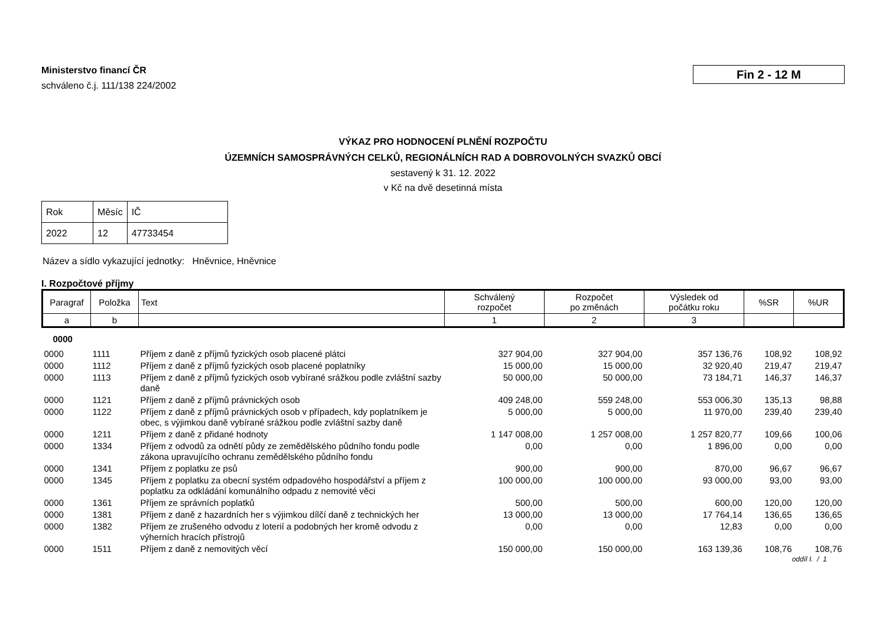Ministerstvo financí ČR
schváleno č.j. 111/138 224/2002
Fin 2 - 12 M
VÝKAZ PRO HODNOCENÍ PLNĚNÍ ROZPOČTU
ÚZEMNÍCH SAMOSPRÁVNÝCH CELKŮ, REGIONÁLNÍCH RAD A DOBROVOLNÝCH SVAZKŮ OBCÍ
sestavený k 31. 12. 2022
v Kč na dvě desetinná místa
| Rok | Měsíc | IČ |
| 2022 | 12 | 47733454 |
Název a sídlo vykazující jednotky: Hněvnice, Hněvnice
I. Rozpočtové příjmy
| Paragraf | Položka | Text | Schválený rozpočet | Rozpočet po změnách | Výsledek od počátku roku | %SR | %UR |
| --- | --- | --- | --- | --- | --- | --- | --- |
| a | b | | 1 | 2 | 3 | | |
| 0000 | | | | | | | |
| 0000 | 1111 | Příjem z daně z příjmů fyzických osob placené plátci | 327 904,00 | 327 904,00 | 357 136,76 | 108,92 | 108,92 |
| 0000 | 1112 | Příjem z daně z příjmů fyzických osob placené poplatníky | 15 000,00 | 15 000,00 | 32 920,40 | 219,47 | 219,47 |
| 0000 | 1113 | Příjem z daně z příjmů fyzických osob vybírané srážkou podle zvláštní sazby daně | 50 000,00 | 50 000,00 | 73 184,71 | 146,37 | 146,37 |
| 0000 | 1121 | Příjem z daně z příjmů právnických osob | 409 248,00 | 559 248,00 | 553 006,30 | 135,13 | 98,88 |
| 0000 | 1122 | Příjem z daně z příjmů právnických osob v případech, kdy poplatníkem je obec, s výjimkou daně vybírané srážkou podle zvláštní sazby daně | 5 000,00 | 5 000,00 | 11 970,00 | 239,40 | 239,40 |
| 0000 | 1211 | Příjem z daně z přidané hodnoty | 1 147 008,00 | 1 257 008,00 | 1 257 820,77 | 109,66 | 100,06 |
| 0000 | 1334 | Příjem z odvodů za odnětí půdy ze zemědělského půdního fondu podle zákona upravujícího ochranu zemědělského půdního fondu | 0,00 | 0,00 | 1 896,00 | 0,00 | 0,00 |
| 0000 | 1341 | Příjem z poplatku ze psů | 900,00 | 900,00 | 870,00 | 96,67 | 96,67 |
| 0000 | 1345 | Příjem z poplatku za obecní systém odpadového hospodářství a příjem z poplatku za odkládání komunálního odpadu z nemovité věci | 100 000,00 | 100 000,00 | 93 000,00 | 93,00 | 93,00 |
| 0000 | 1361 | Příjem ze správních poplatků | 500,00 | 500,00 | 600,00 | 120,00 | 120,00 |
| 0000 | 1381 | Příjem z daně z hazardních her s výjimkou dílčí daně z technických her | 13 000,00 | 13 000,00 | 17 764,14 | 136,65 | 136,65 |
| 0000 | 1382 | Příjem ze zrušeného odvodu z loterií a podobných her kromě odvodu z výherních hracích přístrojů | 0,00 | 0,00 | 12,83 | 0,00 | 0,00 |
| 0000 | 1511 | Příjem z daně z nemovitých věcí | 150 000,00 | 150 000,00 | 163 139,36 | 108,76 | 108,76 |
oddíl I. / 1